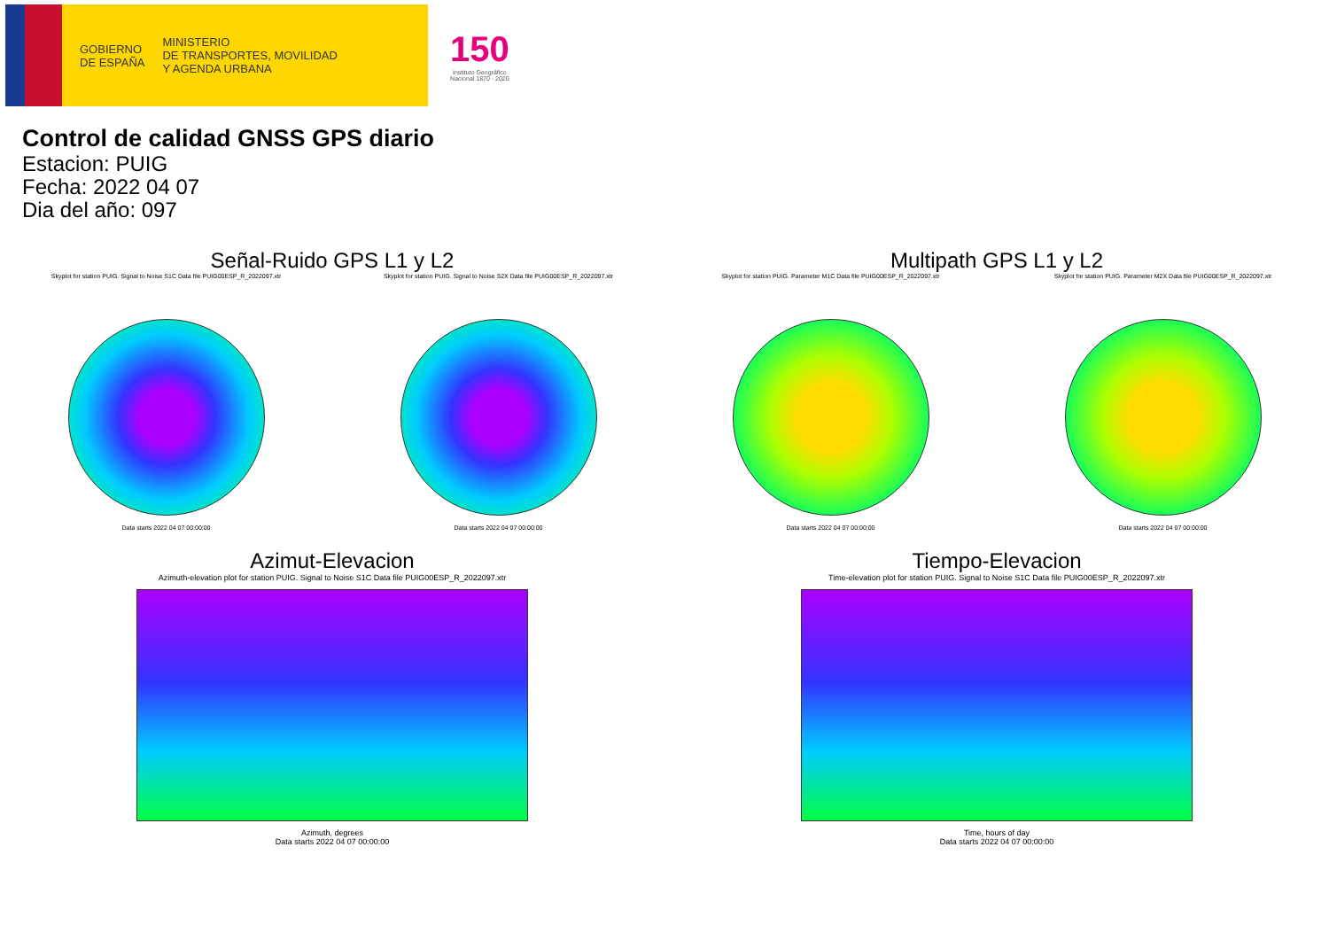GOBIERNO
DE ESPAÑA
MINISTERIO
DE TRANSPORTES, MOVILIDAD
Y AGENDA URBANA
150
Instituto Geográfico
Nacional 1870 · 2020
Control de calidad GNSS GPS diario
Estacion: PUIG
Fecha: 2022 04 07
Dia del año: 097
Señal-Ruido GPS L1 y L2
Skyplot for station PUIG. Signal to Noise S1C Data file PUIG00ESP_R_2022097.xtr
Data starts 2022 04 07 00:00:00
Skyplot for station PUIG. Signal to Noise S2X Data file PUIG00ESP_R_2022097.xtr
Data starts 2022 04 07 00:00:00
Multipath GPS L1 y L2
Skyplot for station PUIG. Parameter M1C Data file PUIG00ESP_R_2022097.xtr
Data starts 2022 04 07 00:00:00
Skyplot for station PUIG. Parameter M2X Data file PUIG00ESP_R_2022097.xtr
Data starts 2022 04 07 00:00:00
Azimut-Elevacion
Azimuth-elevation plot for station PUIG. Signal to Noise S1C Data file PUIG00ESP_R_2022097.xtr
Azimuth, degrees
Data starts 2022 04 07 00:00:00
Tiempo-Elevacion
Time-elevation plot for station PUIG. Signal to Noise S1C Data file PUIG00ESP_R_2022097.xtr
Time, hours of day
Data starts 2022 04 07 00:00:00